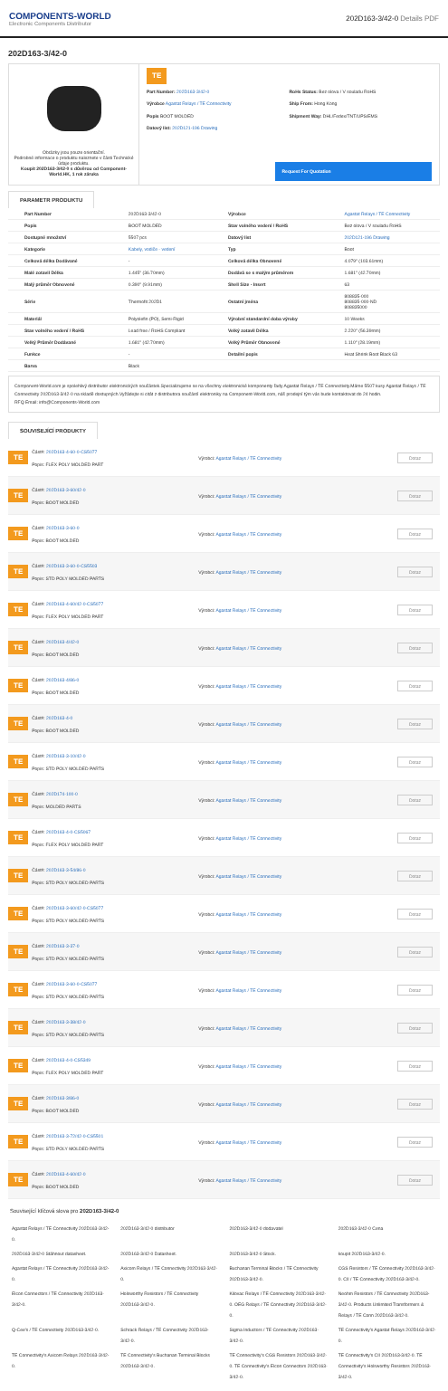COMPONENTS-WORLD
Electronic Components Distributor
202D163-3/42-0 Details PDF
202D163-3/42-0
Obrázky jsou pouze orientační.
Podrobné informace o produktu naleznete v části Technické údaje produktu.
Koupit 202D163-3/42-0 s důvěrou od Component-World.HK, 1 rok záruka
TE
Part Number: 202D163-3/42-0
RoHs Status: Bez olova / V souladu RoHS
Výrobce Agastat Relays / TE Connectivity
Ship From: Hong Kong
Popis BOOT MOLDED
Shipment Way: DHL/Fedex/TNT/UPS/EMS
Datový list: 202D121-196 Drawing
Request For Quotation
PARAMETR PRODUKTU
| Part Number | 202D163-3/42-0 | Výrobce | Agastat Relays / TE Connectivity |
| Popis | BOOT MOLDED | Stav volného vedení / RoHS | Bez olova / V souladu RoHS |
| Dostupné množství | 5507 pcs | Datový list | 202D121-196 Drawing |
| Kategorie | Kabely, vodiče - vedení | Typ | Boot |
| Celková délka Dodávané | - | Celková délka Obnovené | 4.079" (103.61mm) |
| Malé zotavil Délka | 1.445" (36.70mm) | Dodává se s malým průměrem | 1.681" (42.70mm) |
| Malý průměr Obnovené | 0.390" (9.91mm) | Shell Size - Insert | 63 |
| Série | Thermofit 202D1 | Ostatní jména | 808835-000 808835-000-ND 808835000 |
| Materiál | Polyolefin (PO), Semi-Rigid | Výrobní standardní doba výroby | 10 Weeks |
| Stav volného vedení / RoHS | Lead free / RoHS Compliant | Velký zotavil Délka | 2.220" (56.39mm) |
| Velký Průměr Dodávané | 1.681" (42.70mm) | Velký Průměr Obnovené | 1.110" (28.19mm) |
| Funkce | - | Detailní popis | Heat Shrink Boot Black 63 |
| Barva | Black | | |
Component-World.com je spolehlivý distributor elektronických součástek.Specializujeme se na všechny elektronické komponenty řady Agastat Relays / TE Connectivity.Máme 5507 kusy Agastat Relays / TE Connectivity 202D163-3/42-0 na skladě dostupných.Vyžádejte si citát z distributora součástí elektroniky na Component-World.com, náš prodejní tým vás bude kontaktovat do 24 hodin.
RFQ Email: info@Components-World.com
SOUVISEJÍCÍ PRODUKTY
TE
Část#: 202D163-4-60-0-CS5077
Popis: FLEX POLY MOLDED PART
Výrobci: Agastat Relays / TE Connectivity
Dotaz
TE
Část#: 202D163-3-60/42-0
Popis: BOOT MOLDED
Výrobci: Agastat Relays / TE Connectivity
Dotaz
TE
Část#: 202D163-3-60-0
Popis: BOOT MOLDED
Výrobci: Agastat Relays / TE Connectivity
Dotaz
TE
Část#: 202D163-3-60-0-CS5503
Popis: STD POLY MOLDED PARTS
Výrobci: Agastat Relays / TE Connectivity
Dotaz
TE
Část#: 202D163-4-60/42-0-CS5077
Popis: FLEX POLY MOLDED PART
Výrobci: Agastat Relays / TE Connectivity
Dotaz
TE
Část#: 202D163-4/42-0
Popis: BOOT MOLDED
Výrobci: Agastat Relays / TE Connectivity
Dotaz
TE
Část#: 202D163-4/86-0
Popis: BOOT MOLDED
Výrobci: Agastat Relays / TE Connectivity
Dotaz
TE
Část#: 202D163-4-0
Popis: BOOT MOLDED
Výrobci: Agastat Relays / TE Connectivity
Dotaz
TE
Část#: 202D163-3-10/42-0
Popis: STD POLY MOLDED PARTS
Výrobci: Agastat Relays / TE Connectivity
Dotaz
TE
Část#: 202D174-100-0
Popis: MOLDED PARTS
Výrobci: Agastat Relays / TE Connectivity
Dotaz
TE
Část#: 202D163-4-0-CS5067
Popis: FLEX POLY MOLDED PART
Výrobci: Agastat Relays / TE Connectivity
Dotaz
TE
Část#: 202D163-3-54/86-0
Popis: STD POLY MOLDED PARTS
Výrobci: Agastat Relays / TE Connectivity
Dotaz
TE
Část#: 202D163-3-60/42-0-CS5077
Popis: STD POLY MOLDED PARTS
Výrobci: Agastat Relays / TE Connectivity
Dotaz
TE
Část#: 202D163-3-37-0
Popis: STD POLY MOLDED PARTS
Výrobci: Agastat Relays / TE Connectivity
Dotaz
TE
Část#: 202D163-3-60-0-CS5077
Popis: STD POLY MOLDED PARTS
Výrobci: Agastat Relays / TE Connectivity
Dotaz
TE
Část#: 202D163-3-38/42-0
Popis: STD POLY MOLDED PARTS
Výrobci: Agastat Relays / TE Connectivity
Dotaz
TE
Část#: 202D163-4-0-CS5349
Popis: FLEX POLY MOLDED PART
Výrobci: Agastat Relays / TE Connectivity
Dotaz
TE
Část#: 202D163-3/86-0
Popis: BOOT MOLDED
Výrobci: Agastat Relays / TE Connectivity
Dotaz
TE
Část#: 202D163-3-72/42-0-CS5501
Popis: STD POLY MOLDED PARTS
Výrobci: Agastat Relays / TE Connectivity
Dotaz
TE
Část#: 202D163-4-60/42-0
Popis: BOOT MOLDED
Výrobci: Agastat Relays / TE Connectivity
Dotaz
Související klíčová slova pro 202D163-3/42-0
Agastat Relays / TE Connectivity 202D163-3/42-0.
202D163-3/42-0 distributor
202D163-3/42-0 dodavatel
202D163-3/42-0 Cena
202D163-3/42-0 Stáhnout datasheet.
202D163-3/42-0 Datasheet.
202D163-3/42-0 Stock.
koupit 202D163-3/42-0.
Agastat Relays / TE Connectivity 202D163-3/42-0.
Axicom Relays / TE Connectivity 202D163-3/42-0.
Buchanan Terminal Blocks / TE Connectivity 202D163-3/42-0.
CGS Resistors / TE Connectivity 202D163-3/42-0. CII / TE Connectivity 202D163-3/42-0.
Elcon Connectors / TE Connectivity 202D163-3/42-0.
Holsworthy Resistors / TE Connectivity 202D163-3/42-0.
Kilovac Relays / TE Connectivity 202D163-3/42-0. OEG Relays / TE Connectivity 202D163-3/42-0.
Neohm Resistors / TE Connectivity 202D163-3/42-0. Products Unlimited Transformers & Relays / TE Conn 202D163-3/42-0.
Q-Cee's / TE Connectivity 202D163-3/42-0.
Schrack Relays / TE Connectivity 202D163-3/42-0.
Sigma Inductors / TE Connectivity 202D163-3/42-0.
TE Connectivity's Agastat Relays 202D163-3/42-0.
TE Connectivity's Axicom Relays 202D163-3/42-0.
TE Connectivity's Buchanan Terminal Blocks 202D163-3/42-0.
TE Connectivity's CGS Resistors 202D163-3/42-0. TE Connectivity's Elcon Connectors 202D163-3/42-0.
TE Connectivity's CII 202D163-3/42-0. TE Connectivity's Holsworthy Resistors 202D163-3/42-0.